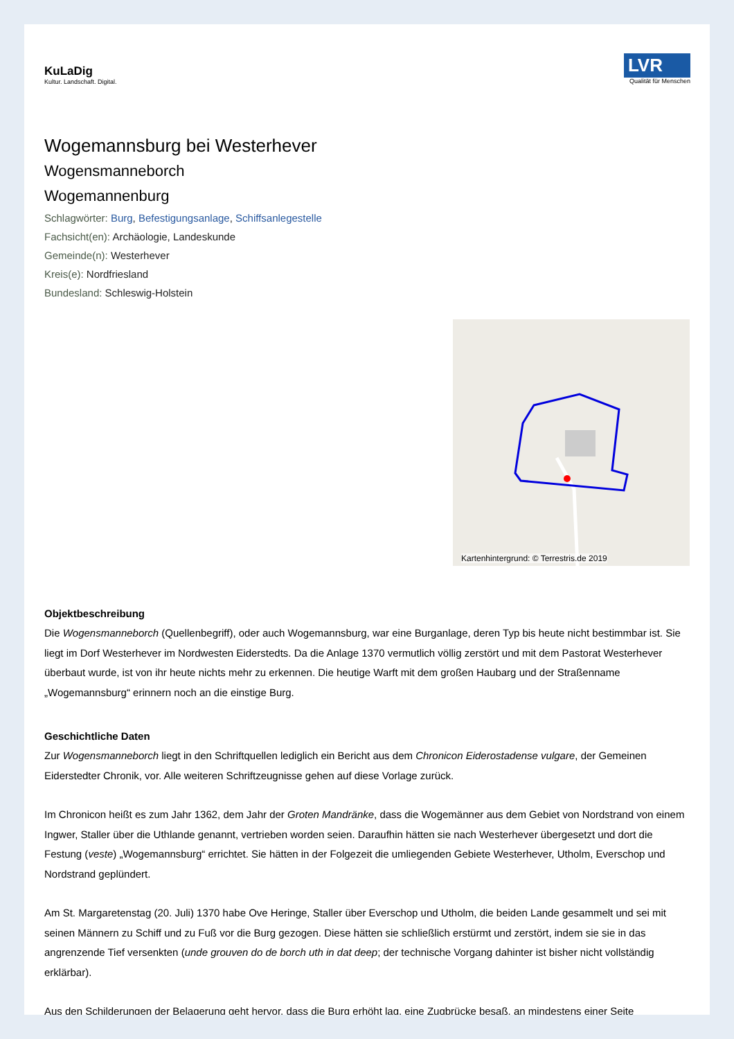KuLaDig
Kultur. Landschaft. Digital.
LVR
Qualität für Menschen
Wogemannsburg bei Westerhever
Wogensmanneborch
Wogemannenburg
Schlagwörter: Burg, Befestigungsanlage, Schiffsanlegestelle
Fachsicht(en): Archäologie, Landeskunde
Gemeinde(n): Westerhever
Kreis(e): Nordfriesland
Bundesland: Schleswig-Holstein
Kartenhintergrund: © Terrestris.de 2019
Objektbeschreibung
Die Wogensmanneborch (Quellenbegriff), oder auch Wogemannsburg, war eine Burganlage, deren Typ bis heute nicht bestimmbar ist. Sie liegt im Dorf Westerhever im Nordwesten Eiderstedts. Da die Anlage 1370 vermutlich völlig zerstört und mit dem Pastorat Westerhever überbaut wurde, ist von ihr heute nichts mehr zu erkennen. Die heutige Warft mit dem großen Haubarg und der Straßenname „Wogemannsburg“ erinnern noch an die einstige Burg.
Geschichtliche Daten
Zur Wogensmanneborch liegt in den Schriftquellen lediglich ein Bericht aus dem Chronicon Eiderostadense vulgare, der Gemeinen Eiderstedter Chronik, vor. Alle weiteren Schriftzeugnisse gehen auf diese Vorlage zurück.
Im Chronicon heißt es zum Jahr 1362, dem Jahr der Groten Mandränke, dass die Wogemänner aus dem Gebiet von Nordstrand von einem Ingwer, Staller über die Uthlande genannt, vertrieben worden seien. Daraufhin hätten sie nach Westerhever übergesetzt und dort die Festung (veste) „Wogemannsburg“ errichtet. Sie hätten in der Folgezeit die umliegenden Gebiete Westerhever, Utholm, Everschop und Nordstrand geplündert.
Am St. Margaretenstag (20. Juli) 1370 habe Ove Heringe, Staller über Everschop und Utholm, die beiden Lande gesammelt und sei mit seinen Männern zu Schiff und zu Fuß vor die Burg gezogen. Diese hätten sie schließlich erstürmt und zerstört, indem sie sie in das angrenzende Tief versenkten (unde grouven do de borch uth in dat deep; der technische Vorgang dahinter ist bisher nicht vollständig erklärbar).
Aus den Schilderungen der Belagerung geht hervor, dass die Burg erhöht lag, eine Zugbrücke besaß, an mindestens einer Seite